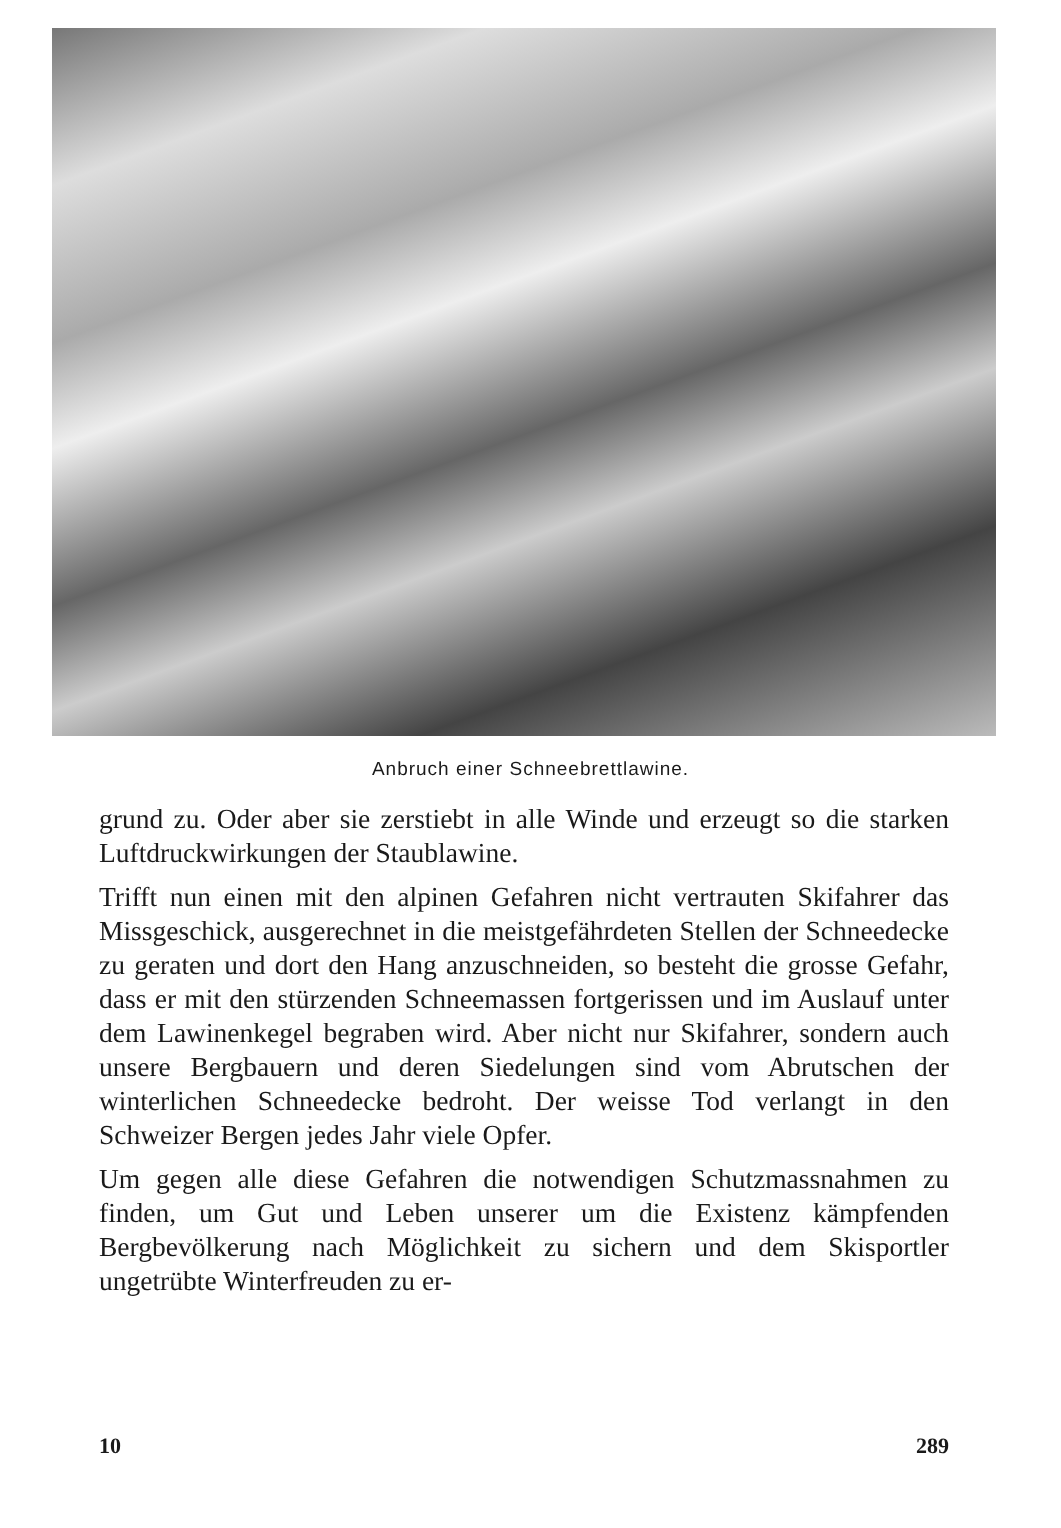Anbruch einer Schneebrettlawine.
grund zu. Oder aber sie zerstiebt in alle Winde und erzeugt so die starken Luftdruckwirkungen der Staublawine.
Trifft nun einen mit den alpinen Gefahren nicht vertrauten Skifahrer das Missgeschick, ausgerechnet in die meistgefährdeten Stellen der Schneedecke zu geraten und dort den Hang anzuschneiden, so besteht die grosse Gefahr, dass er mit den stürzenden Schneemassen fortgerissen und im Auslauf unter dem Lawinenkegel begraben wird. Aber nicht nur Skifahrer, sondern auch unsere Bergbauern und deren Siedelungen sind vom Abrutschen der winterlichen Schneedecke bedroht. Der weisse Tod verlangt in den Schweizer Bergen jedes Jahr viele Opfer.
Um gegen alle diese Gefahren die notwendigen Schutzmassnahmen zu finden, um Gut und Leben unserer um die Existenz kämpfenden Bergbevölkerung nach Möglichkeit zu sichern und dem Skisportler ungetrübte Winterfreuden zu er-
10 289